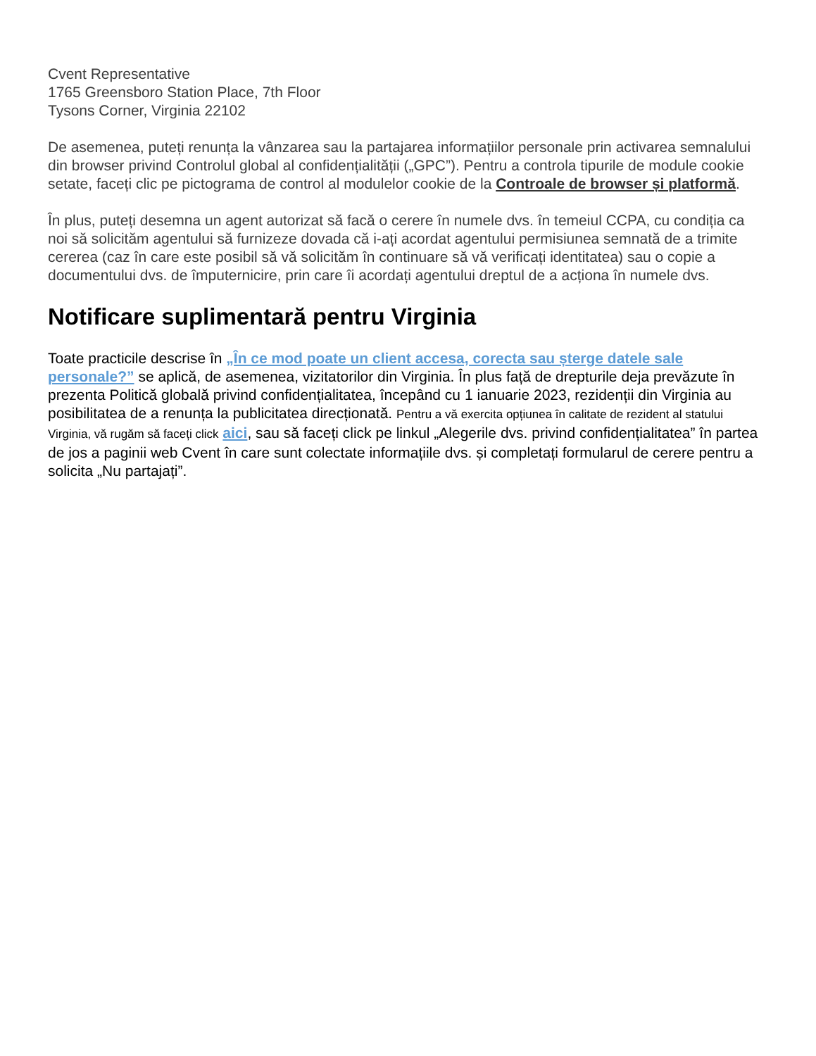Cvent Representative
1765 Greensboro Station Place, 7th Floor
Tysons Corner, Virginia 22102
De asemenea, puteți renunța la vânzarea sau la partajarea informațiilor personale prin activarea semnalului din browser privind Controlul global al confidențialității („GPC”). Pentru a controla tipurile de module cookie setate, faceți clic pe pictograma de control al modulelor cookie de la Controale de browser și platformă.
În plus, puteți desemna un agent autorizat să facă o cerere în numele dvs. în temeiul CCPA, cu condiția ca noi să solicităm agentului să furnizeze dovada că i-ați acordat agentului permisiunea semnată de a trimite cererea (caz în care este posibil să vă solicităm în continuare să vă verificați identitatea) sau o copie a documentului dvs. de împuternicire, prin care îi acordați agentului dreptul de a acționa în numele dvs.
Notificare suplimentară pentru Virginia
Toate practicile descrise în „În ce mod poate un client accesa, corecta sau șterge datele sale personale?” se aplică, de asemenea, vizitatorilor din Virginia. În plus față de drepturile deja prevăzute în prezenta Politică globală privind confidențialitatea, începând cu 1 ianuarie 2023, rezidenții din Virginia au posibilitatea de a renunța la publicitatea direcționată. Pentru a vă exercita opțiunea în calitate de rezident al statului Virginia, vă rugăm să faceți click aici, sau să faceți click pe linkul „Alegerile dvs. privind confidențialitatea” în partea de jos a paginii web Cvent în care sunt colectate informațiile dvs. și completați formularul de cerere pentru a solicita „Nu partajați”.